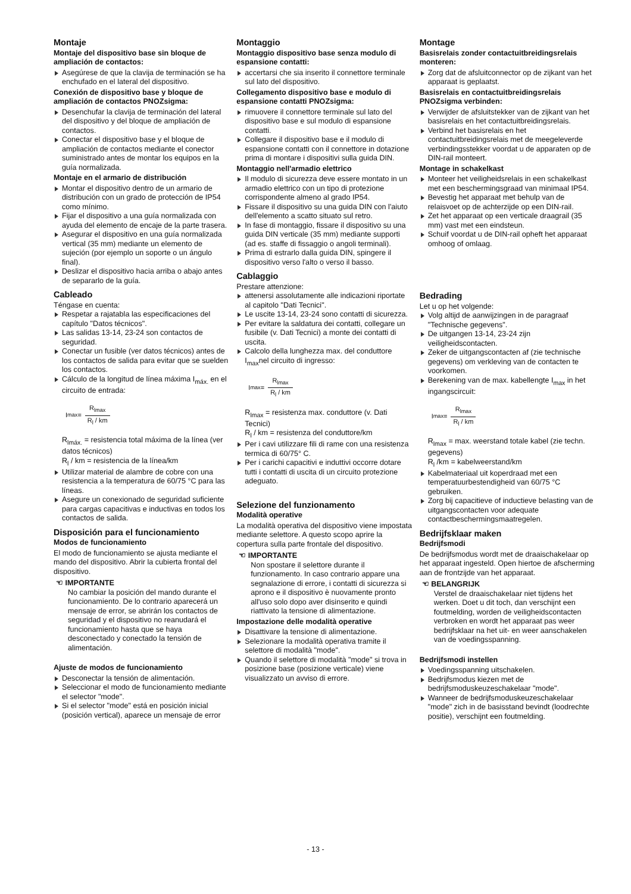Montaje
Montaje del dispositivo base sin bloque de ampliación de contactos:
Asegúrese de que la clavija de terminación se ha enchufado en el lateral del dispositivo.
Conexión de dispositivo base y bloque de ampliación de contactos PNOZsigma:
Desenchufar la clavija de terminación del lateral del dispositivo y del bloque de ampliación de contactos.
Conectar el dispositivo base y el bloque de ampliación de contactos mediante el conector suministrado antes de montar los equipos en la guía normalizada.
Montaje en el armario de distribución
Montar el dispositivo dentro de un armario de distribución con un grado de protección de IP54 como mínimo.
Fijar el dispositivo a una guía normalizada con ayuda del elemento de encaje de la parte trasera.
Asegurar el dispositivo en una guía normalizada vertical (35 mm) mediante un elemento de sujeción (por ejemplo un soporte o un ángulo final).
Deslizar el dispositivo hacia arriba o abajo antes de separarlo de la guía.
Cableado
Téngase en cuenta:
Respetar a rajatabla las especificaciones del capítulo "Datos técnicos".
Las salidas 13-14, 23-24 son contactos de seguridad.
Conectar un fusible (ver datos técnicos) antes de los contactos de salida para evitar que se suelden los contactos.
Cálculo de la longitud de línea máxima I<sub>máx.</sub> en el circuito de entrada:
I<sub>max</sub> = R<sub>lmax</sub> R<sub>l</sub> / km
R<sub>lmáx.</sub> = resistencia total máxima de la línea (ver datos técnicos)
R<sub>l</sub> / km = resistencia de la línea/km
Utilizar material de alambre de cobre con una resistencia a la temperatura de 60/75 °C para las líneas.
Asegure un conexionado de seguridad suficiente para cargas capacitivas e inductivas en todos los contactos de salida.
Disposición para el funcionamiento
Modos de funcionamiento
El modo de funcionamiento se ajusta mediante el mando del dispositivo. Abrir la cubierta frontal del dispositivo.
☜ IMPORTANTE
No cambiar la posición del mando durante el funcionamiento. De lo contrario aparecerá un mensaje de error, se abrirán los contactos de seguridad y el dispositivo no reanudará el funcionamiento hasta que se haya desconectado y conectado la tensión de alimentación.
Ajuste de modos de funcionamiento
Desconectar la tensión de alimentación.
Seleccionar el modo de funcionamiento mediante el selector "mode".
Si el selector "mode" está en posición inicial (posición vertical), aparece un mensaje de error
Montaggio
Montaggio dispositivo base senza modulo di espansione contatti:
accertarsi che sia inserito il connettore terminale sul lato del dispositivo.
Collegamento dispositivo base e modulo di espansione contatti PNOZsigma:
rimuovere il connettore terminale sul lato del dispositivo base e sul modulo di espansione contatti.
Collegare il dispositivo base e il modulo di espansione contatti con il connettore in dotazione prima di montare i dispositivi sulla guida DIN.
Montaggio nell'armadio elettrico
Il modulo di sicurezza deve essere montato in un armadio elettrico con un tipo di protezione corrispondente almeno al grado IP54.
Fissare il dispositivo su una guida DIN con l'aiuto dell'elemento a scatto situato sul retro.
In fase di montaggio, fissare il dispositivo su una guida DIN verticale (35 mm) mediante supporti (ad es. staffe di fissaggio o angoli terminali).
Prima di estrarlo dalla guida DIN, spingere il dispositivo verso l'alto o verso il basso.
Cablaggio
Prestare attenzione:
attenersi assolutamente alle indicazioni riportate al capitolo "Dati Tecnici".
Le uscite 13-14, 23-24 sono contatti di sicurezza.
Per evitare la saldatura dei contatti, collegare un fusibile (v. Dati Tecnici) a monte dei contatti di uscita.
Calcolo della lunghezza max. del conduttore I<sub>max</sub>nel circuito di ingresso:
I<sub>max</sub> = R<sub>lmax</sub> R<sub>l</sub> / km
R<sub>lmax</sub> = resistenza max. conduttore (v. Dati Tecnici)
R<sub>l</sub> / km = resistenza del conduttore/km
Per i cavi utilizzare fili di rame con una resistenza termica di 60/75° C.
Per i carichi capacitivi e induttivi occorre dotare tutti i contatti di uscita di un circuito protezione adeguato.
Selezione del funzionamento
Modalità operative
La modalità operativa del dispositivo viene impostata mediante selettore. A questo scopo aprire la copertura sulla parte frontale del dispositivo.
☜ IMPORTANTE
Non spostare il selettore durante il funzionamento. In caso contrario appare una segnalazione di errore, i contatti di sicurezza si aprono e il dispositivo è nuovamente pronto all'uso solo dopo aver disinserito e quindi riattivato la tensione di alimentazione.
Impostazione delle modalità operative
Disattivare la tensione di alimentazione.
Selezionare la modalità operativa tramite il selettore di modalità "mode".
Quando il selettore di modalità "mode" si trova in posizione base (posizione verticale) viene visualizzato un avviso di errore.
Montage
Basisrelais zonder contactuitbreidingsrelais monteren:
Zorg dat de afsluitconnector op de zijkant van het apparaat is geplaatst.
Basisrelais en contactuitbreidingsrelais PNOZsigma verbinden:
Verwijder de afsluitstekker van de zijkant van het basisrelais en het contactuitbreidingsrelais.
Verbind het basisrelais en het contactuitbreidingsrelais met de meegeleverde verbindingsstekker voordat u de apparaten op de DIN-rail monteert.
Montage in schakelkast
Monteer het veiligheidsrelais in een schakelkast met een beschermingsgraad van minimaal IP54.
Bevestig het apparaat met behulp van de relaisvoet op de achterzijde op een DIN-rail.
Zet het apparaat op een verticale draagrail (35 mm) vast met een eindsteun.
Schuif voordat u de DIN-rail opheft het apparaat omhoog of omlaag.
Bedrading
Let u op het volgende:
Volg altijd de aanwijzingen in de paragraaf "Technische gegevens".
De uitgangen 13-14, 23-24 zijn veiligheidscontacten.
Zeker de uitgangscontacten af (zie technische gegevens) om verkleving van de contacten te voorkomen.
Berekening van de max. kabellengte I<sub>max</sub> in het ingangscircuit:
I<sub>max</sub> = R<sub>lmax</sub> R<sub>l</sub> / km
R<sub>lmax</sub> = max. weerstand totale kabel (zie techn. gegevens)
R<sub>l</sub> /km = kabelweerstand/km
Kabelmateriaal uit koperdraad met een temperatuurbestendigheid van 60/75 °C gebruiken.
Zorg bij capacitieve of inductieve belasting van de uitgangscontacten voor adequate contactbeschermingsmaatregelen.
Bedrijfsklaar maken
Bedrijfsmodi
De bedrijfsmodus wordt met de draaischakelaar op het apparaat ingesteld. Open hiertoe de afscherming aan de frontzijde van het apparaat.
☜ BELANGRIJK
Verstel de draaischakelaar niet tijdens het werken. Doet u dit toch, dan verschijnt een foutmelding, worden de veiligheidscontacten verbroken en wordt het apparaat pas weer bedrijfsklaar na het uit- en weer aanschakelen van de voedingsspanning.
Bedrijfsmodi instellen
Voedingsspanning uitschakelen.
Bedrijfsmodus kiezen met de bedrijfsmoduskeuzeschakelaar "mode".
Wanneer de bedrijfsmoduskeuzeschakelaar "mode" zich in de basisstand bevindt (loodrechte positie), verschijnt een foutmelding.
- 13 -